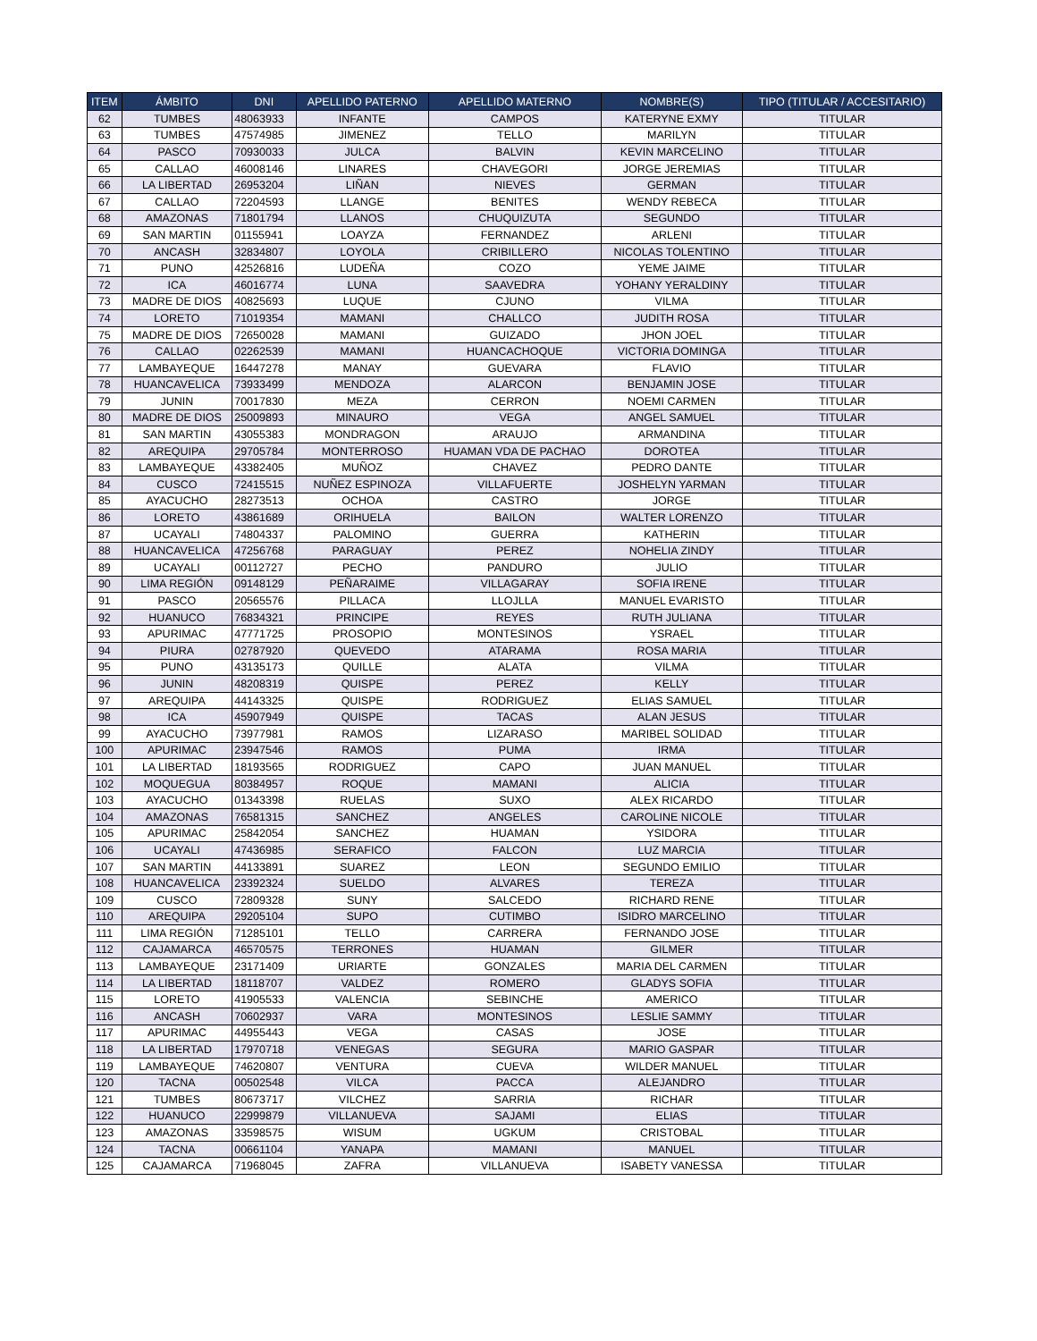| ITEM | ÁMBITO | DNI | APELLIDO PATERNO | APELLIDO MATERNO | NOMBRE(S) | TIPO (TITULAR / ACCESITARIO) |
| --- | --- | --- | --- | --- | --- | --- |
| 62 | TUMBES | 48063933 | INFANTE | CAMPOS | KATERYNE EXMY | TITULAR |
| 63 | TUMBES | 47574985 | JIMENEZ | TELLO | MARILYN | TITULAR |
| 64 | PASCO | 70930033 | JULCA | BALVIN | KEVIN MARCELINO | TITULAR |
| 65 | CALLAO | 46008146 | LINARES | CHAVEGORI | JORGE JEREMIAS | TITULAR |
| 66 | LA LIBERTAD | 26953204 | LIÑAN | NIEVES | GERMAN | TITULAR |
| 67 | CALLAO | 72204593 | LLANGE | BENITES | WENDY REBECA | TITULAR |
| 68 | AMAZONAS | 71801794 | LLANOS | CHUQUIZUTA | SEGUNDO | TITULAR |
| 69 | SAN MARTIN | 01155941 | LOAYZA | FERNANDEZ | ARLENI | TITULAR |
| 70 | ANCASH | 32834807 | LOYOLA | CRIBILLERO | NICOLAS TOLENTINO | TITULAR |
| 71 | PUNO | 42526816 | LUDEÑA | COZO | YEME JAIME | TITULAR |
| 72 | ICA | 46016774 | LUNA | SAAVEDRA | YOHANY YERALDINY | TITULAR |
| 73 | MADRE DE DIOS | 40825693 | LUQUE | CJUNO | VILMA | TITULAR |
| 74 | LORETO | 71019354 | MAMANI | CHALLCO | JUDITH ROSA | TITULAR |
| 75 | MADRE DE DIOS | 72650028 | MAMANI | GUIZADO | JHON JOEL | TITULAR |
| 76 | CALLAO | 02262539 | MAMANI | HUANCACHOQUE | VICTORIA DOMINGA | TITULAR |
| 77 | LAMBAYEQUE | 16447278 | MANAY | GUEVARA | FLAVIO | TITULAR |
| 78 | HUANCAVELICA | 73933499 | MENDOZA | ALARCON | BENJAMIN JOSE | TITULAR |
| 79 | JUNIN | 70017830 | MEZA | CERRON | NOEMI CARMEN | TITULAR |
| 80 | MADRE DE DIOS | 25009893 | MINAURO | VEGA | ANGEL SAMUEL | TITULAR |
| 81 | SAN MARTIN | 43055383 | MONDRAGON | ARAUJO | ARMANDINA | TITULAR |
| 82 | AREQUIPA | 29705784 | MONTERROSO | HUAMAN VDA DE PACHAO | DOROTEA | TITULAR |
| 83 | LAMBAYEQUE | 43382405 | MUÑOZ | CHAVEZ | PEDRO DANTE | TITULAR |
| 84 | CUSCO | 72415515 | NUÑEZ ESPINOZA | VILLAFUERTE | JOSHELYN YARMAN | TITULAR |
| 85 | AYACUCHO | 28273513 | OCHOA | CASTRO | JORGE | TITULAR |
| 86 | LORETO | 43861689 | ORIHUELA | BAILON | WALTER LORENZO | TITULAR |
| 87 | UCAYALI | 74804337 | PALOMINO | GUERRA | KATHERIN | TITULAR |
| 88 | HUANCAVELICA | 47256768 | PARAGUAY | PEREZ | NOHELIA ZINDY | TITULAR |
| 89 | UCAYALI | 00112727 | PECHO | PANDURO | JULIO | TITULAR |
| 90 | LIMA REGIÓN | 09148129 | PEÑARAIME | VILLAGARAY | SOFIA IRENE | TITULAR |
| 91 | PASCO | 20565576 | PILLACA | LLOJLLA | MANUEL EVARISTO | TITULAR |
| 92 | HUANUCO | 76834321 | PRINCIPE | REYES | RUTH JULIANA | TITULAR |
| 93 | APURIMAC | 47771725 | PROSOPIO | MONTESINOS | YSRAEL | TITULAR |
| 94 | PIURA | 02787920 | QUEVEDO | ATARAMA | ROSA MARIA | TITULAR |
| 95 | PUNO | 43135173 | QUILLE | ALATA | VILMA | TITULAR |
| 96 | JUNIN | 48208319 | QUISPE | PEREZ | KELLY | TITULAR |
| 97 | AREQUIPA | 44143325 | QUISPE | RODRIGUEZ | ELIAS SAMUEL | TITULAR |
| 98 | ICA | 45907949 | QUISPE | TACAS | ALAN JESUS | TITULAR |
| 99 | AYACUCHO | 73977981 | RAMOS | LIZARASO | MARIBEL SOLIDAD | TITULAR |
| 100 | APURIMAC | 23947546 | RAMOS | PUMA | IRMA | TITULAR |
| 101 | LA LIBERTAD | 18193565 | RODRIGUEZ | CAPO | JUAN MANUEL | TITULAR |
| 102 | MOQUEGUA | 80384957 | ROQUE | MAMANI | ALICIA | TITULAR |
| 103 | AYACUCHO | 01343398 | RUELAS | SUXO | ALEX RICARDO | TITULAR |
| 104 | AMAZONAS | 76581315 | SANCHEZ | ANGELES | CAROLINE NICOLE | TITULAR |
| 105 | APURIMAC | 25842054 | SANCHEZ | HUAMAN | YSIDORA | TITULAR |
| 106 | UCAYALI | 47436985 | SERAFICO | FALCON | LUZ MARCIA | TITULAR |
| 107 | SAN MARTIN | 44133891 | SUAREZ | LEON | SEGUNDO EMILIO | TITULAR |
| 108 | HUANCAVELICA | 23392324 | SUELDO | ALVARES | TEREZA | TITULAR |
| 109 | CUSCO | 72809328 | SUNY | SALCEDO | RICHARD RENE | TITULAR |
| 110 | AREQUIPA | 29205104 | SUPO | CUTIMBO | ISIDRO MARCELINO | TITULAR |
| 111 | LIMA REGIÓN | 71285101 | TELLO | CARRERA | FERNANDO JOSE | TITULAR |
| 112 | CAJAMARCA | 46570575 | TERRONES | HUAMAN | GILMER | TITULAR |
| 113 | LAMBAYEQUE | 23171409 | URIARTE | GONZALES | MARIA DEL CARMEN | TITULAR |
| 114 | LA LIBERTAD | 18118707 | VALDEZ | ROMERO | GLADYS SOFIA | TITULAR |
| 115 | LORETO | 41905533 | VALENCIA | SEBINCHE | AMERICO | TITULAR |
| 116 | ANCASH | 70602937 | VARA | MONTESINOS | LESLIE SAMMY | TITULAR |
| 117 | APURIMAC | 44955443 | VEGA | CASAS | JOSE | TITULAR |
| 118 | LA LIBERTAD | 17970718 | VENEGAS | SEGURA | MARIO GASPAR | TITULAR |
| 119 | LAMBAYEQUE | 74620807 | VENTURA | CUEVA | WILDER MANUEL | TITULAR |
| 120 | TACNA | 00502548 | VILCA | PACCA | ALEJANDRO | TITULAR |
| 121 | TUMBES | 80673717 | VILCHEZ | SARRIA | RICHAR | TITULAR |
| 122 | HUANUCO | 22999879 | VILLANUEVA | SAJAMI | ELIAS | TITULAR |
| 123 | AMAZONAS | 33598575 | WISUM | UGKUM | CRISTOBAL | TITULAR |
| 124 | TACNA | 00661104 | YANAPA | MAMANI | MANUEL | TITULAR |
| 125 | CAJAMARCA | 71968045 | ZAFRA | VILLANUEVA | ISABETY VANESSA | TITULAR |